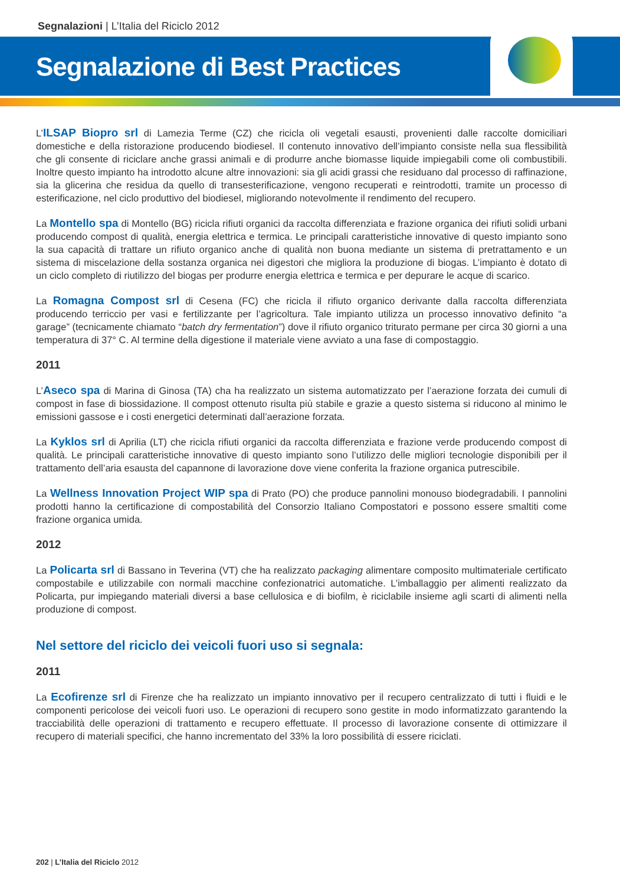Segnalazioni | L’Italia del Riciclo 2012
Segnalazione di Best Practices
L’ILSAP Biopro srl di Lamezia Terme (CZ) che ricicla oli vegetali esausti, provenienti dalle raccolte domiciliari domestiche e della ristorazione producendo biodiesel. Il contenuto innovativo dell’impianto consiste nella sua flessibilità che gli consente di riciclare anche grassi animali e di produrre anche biomasse liquide impiegabili come oli combustibili. Inoltre questo impianto ha introdotto alcune altre innovazioni: sia gli acidi grassi che residuano dal processo di raffinazione, sia la glicerina che residua da quello di transesterificazione, vengono recuperati e reintrodotti, tramite un processo di esterificazione, nel ciclo produttivo del biodiesel, migliorando notevolmente il rendimento del recupero.
La Montello spa di Montello (BG) ricicla rifiuti organici da raccolta differenziata e frazione organica dei rifiuti solidi urbani producendo compost di qualità, energia elettrica e termica. Le principali caratteristiche innovative di questo impianto sono la sua capacità di trattare un rifiuto organico anche di qualità non buona mediante un sistema di pretrattamento e un sistema di miscelazione della sostanza organica nei digestori che migliora la produzione di biogas. L’impianto è dotato di un ciclo completo di riutilizzo del biogas per produrre energia elettrica e termica e per depurare le acque di scarico.
La Romagna Compost srl di Cesena (FC) che ricicla il rifiuto organico derivante dalla raccolta differenziata producendo terriccio per vasi e fertilizzante per l’agricoltura. Tale impianto utilizza un processo innovativo definito “a garage” (tecnicamente chiamato “batch dry fermentation”) dove il rifiuto organico triturato permane per circa 30 giorni a una temperatura di 37° C. Al termine della digestione il materiale viene avviato a una fase di compostaggio.
2011
L’Aseco spa di Marina di Ginosa (TA) cha ha realizzato un sistema automatizzato per l’aerazione forzata dei cumuli di compost in fase di biossidazione. Il compost ottenuto risulta più stabile e grazie a questo sistema si riducono al minimo le emissioni gassose e i costi energetici determinati dall’aerazione forzata.
La Kyklos srl di Aprilia (LT) che ricicla rifiuti organici da raccolta differenziata e frazione verde producendo compost di qualità. Le principali caratteristiche innovative di questo impianto sono l’utilizzo delle migliori tecnologie disponibili per il trattamento dell’aria esausta del capannone di lavorazione dove viene conferita la frazione organica putrescibile.
La Wellness Innovation Project WIP spa di Prato (PO) che produce pannolini monouso biodegradabili. I pannolini prodotti hanno la certificazione di compostabilità del Consorzio Italiano Compostatori e possono essere smaltiti come frazione organica umida.
2012
La Policarta srl di Bassano in Teverina (VT) che ha realizzato packaging alimentare composito multimateriale certificato compostabile e utilizzabile con normali macchine confezionatrici automatiche. L’imballaggio per alimenti realizzato da Policarta, pur impiegando materiali diversi a base cellulosica e di biofilm, è riciclabile insieme agli scarti di alimenti nella produzione di compost.
Nel settore del riciclo dei veicoli fuori uso si segnala:
2011
La Ecofirenze srl di Firenze che ha realizzato un impianto innovativo per il recupero centralizzato di tutti i fluidi e le componenti pericolose dei veicoli fuori uso. Le operazioni di recupero sono gestite in modo informatizzato garantendo la tracciabilità delle operazioni di trattamento e recupero effettuate. Il processo di lavorazione consente di ottimizzare il recupero di materiali specifici, che hanno incrementato del 33% la loro possibilità di essere riciclati.
202 | L’Italia del Riciclo 2012